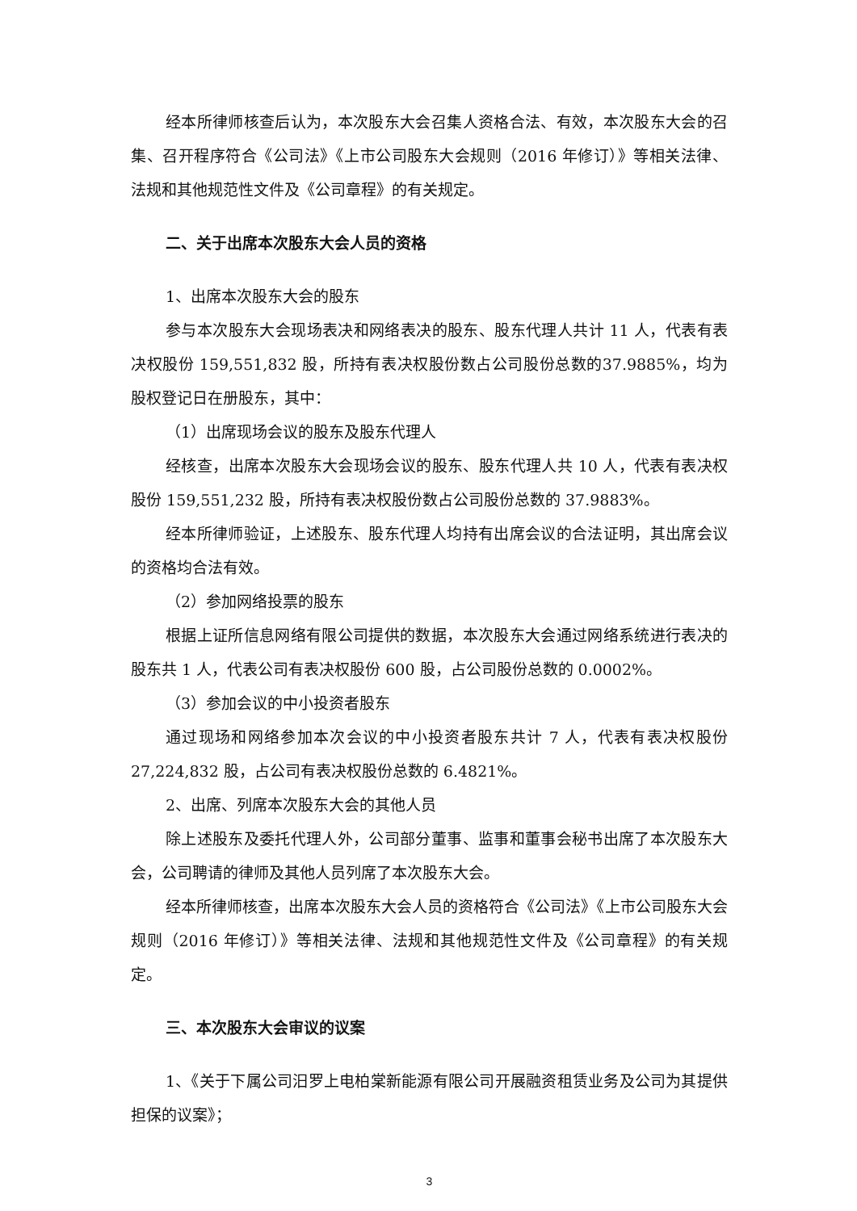经本所律师核查后认为，本次股东大会召集人资格合法、有效，本次股东大会的召集、召开程序符合《公司法》《上市公司股东大会规则（2016 年修订）》等相关法律、法规和其他规范性文件及《公司章程》的有关规定。
二、关于出席本次股东大会人员的资格
1、出席本次股东大会的股东
参与本次股东大会现场表决和网络表决的股东、股东代理人共计 11 人，代表有表决权股份 159,551,832 股，所持有表决权股份数占公司股份总数的37.9885%，均为股权登记日在册股东，其中：
（1）出席现场会议的股东及股东代理人
经核查，出席本次股东大会现场会议的股东、股东代理人共 10 人，代表有表决权股份 159,551,232 股，所持有表决权股份数占公司股份总数的 37.9883%。
经本所律师验证，上述股东、股东代理人均持有出席会议的合法证明，其出席会议的资格均合法有效。
（2）参加网络投票的股东
根据上证所信息网络有限公司提供的数据，本次股东大会通过网络系统进行表决的股东共 1 人，代表公司有表决权股份 600 股，占公司股份总数的 0.0002%。
（3）参加会议的中小投资者股东
通过现场和网络参加本次会议的中小投资者股东共计 7 人，代表有表决权股份 27,224,832 股，占公司有表决权股份总数的 6.4821%。
2、出席、列席本次股东大会的其他人员
除上述股东及委托代理人外，公司部分董事、监事和董事会秘书出席了本次股东大会，公司聘请的律师及其他人员列席了本次股东大会。
经本所律师核查，出席本次股东大会人员的资格符合《公司法》《上市公司股东大会规则（2016 年修订）》等相关法律、法规和其他规范性文件及《公司章程》的有关规定。
三、本次股东大会审议的议案
1、《关于下属公司汨罗上电柏棠新能源有限公司开展融资租赁业务及公司为其提供担保的议案》；
3